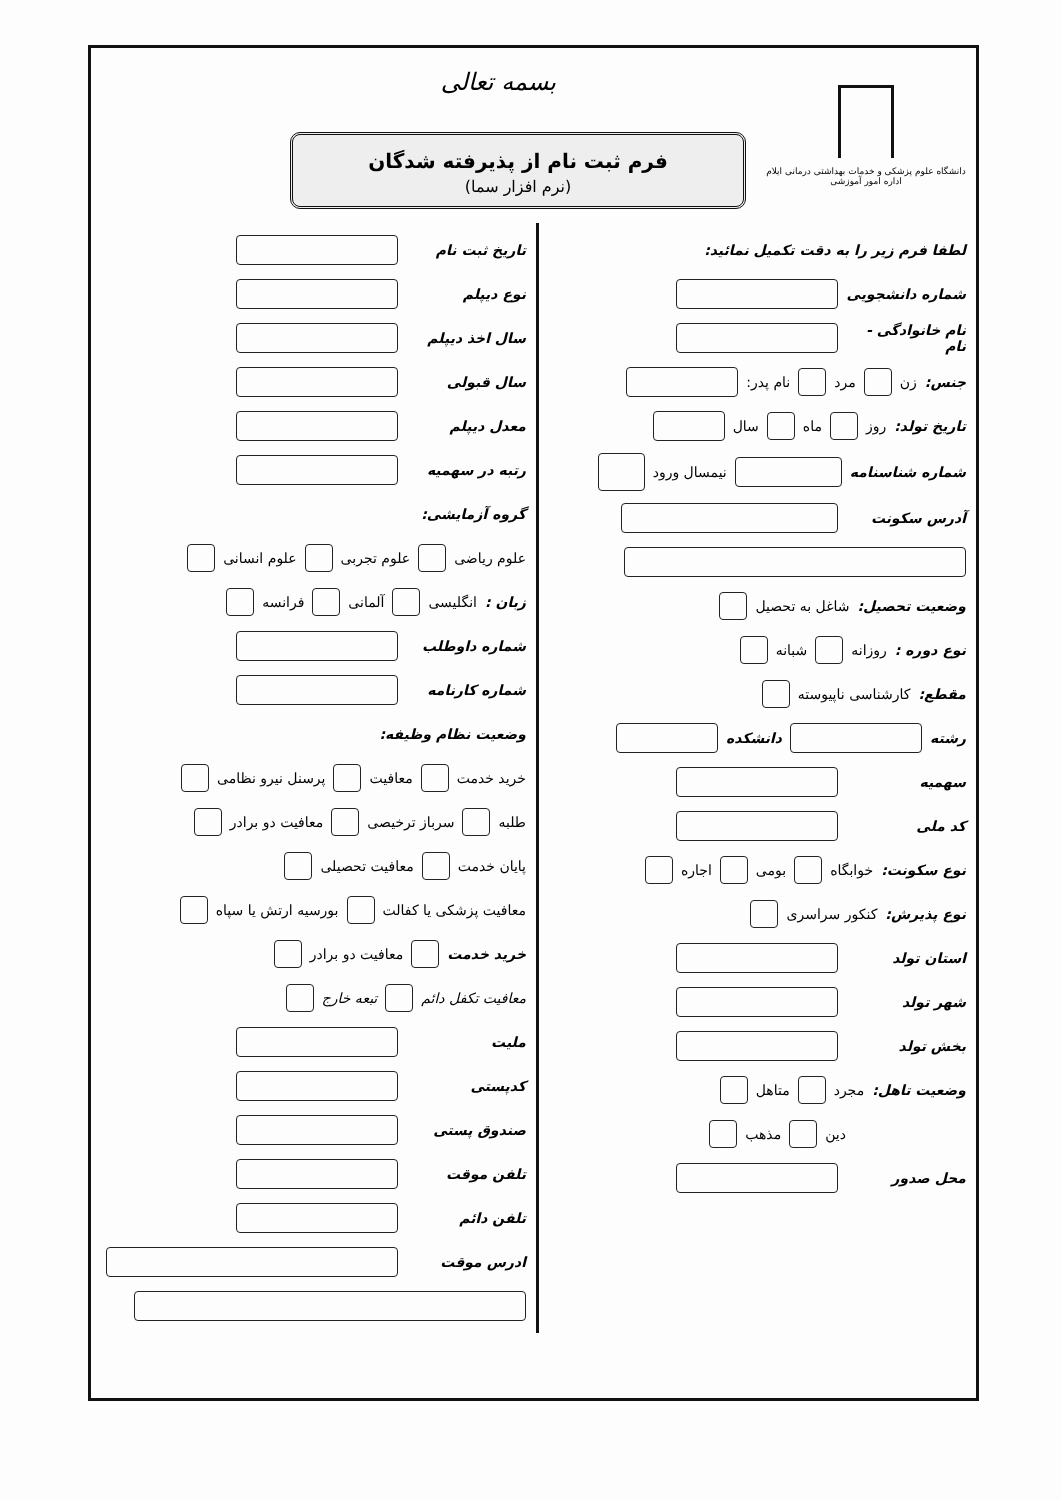دانشگاه علوم پزشکی و خدمات بهداشتی درمانی ایلام
اداره امور آموزشی
فرم ثبت نام از پذیرفته شدگان
(نرم افزار سما)
بسمه تعالی
لطفا فرم زیر را به دقت تکمیل نمائید:
شماره دانشجویی
نام خانوادگی - نام
جنس: زن مرد نام پدر:
تاریخ تولد: روز ماه سال
شماره شناسنامه نیمسال ورود
آدرس سکونت
وضعیت تحصیل: شاغل به تحصیل
نوع دوره : روزانه شبانه
مقطع: کارشناسی ناپیوسته
رشته دانشکده
سهمیه
کد ملی
نوع سکونت: خوابگاه بومی اجاره
نوع پذیرش: کنکور سراسری
استان تولد
شهر تولد
بخش تولد
وضعیت تاهل: مجرد متاهل
دین مذهب
محل صدور
تاریخ ثبت نام
نوع دیپلم
سال اخذ دیپلم
سال قبولی
معدل دیپلم
رتبه در سهمیه
گروه آزمایشی:
علوم ریاضی علوم تجربی علوم انسانی
زبان : انگلیسی آلمانی فرانسه
شماره داوطلب
شماره کارنامه
وضعیت نظام وظیفه:
خرید خدمت معافیت پرسنل نیرو نظامی
طلبه سرباز ترخیصی معافیت دو برادر
پایان خدمت معافیت تحصیلی
معافیت پزشکی یا کفالت بورسیه ارتش یا سپاه
خرید خدمت معافیت دو برادر
معافیت تکفل دائم تبعه خارج
ملیت
کدپستی
صندوق پستی
تلفن موقت
تلفن دائم
ادرس موقت